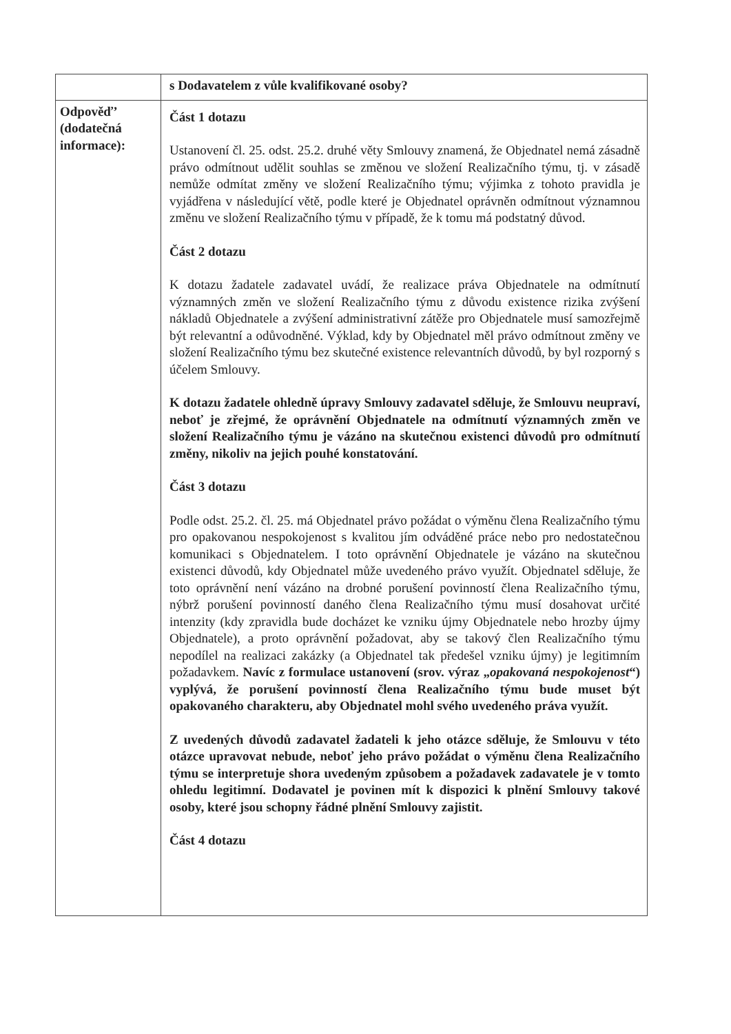| | s Dodavatelem z vůle kvalifikované osoby? |
| Odpověď’ (dodatečná informace): | Část 1 dotazu Ustanovení čl. 25. odst. 25.2. druhé věty Smlouvy znamená, že Objednatel nemá zásadně právo odmítnout udělit souhlas se změnou ve složení Realizačního týmu, tj. v zásadě nemůže odmítat změny ve složení Realizačního týmu; výjimka z tohoto pravidla je vyjádřena v následující větě, podle které je Objednatel oprávněn odmítnout významnou změnu ve složení Realizačního týmu v případě, že k tomu má podstatný důvod. Část 2 dotazu K dotazu žadatele zadavatel uvádí, že realizace práva Objednatele na odmítnutí významných změn ve složení Realizačního týmu z důvodu existence rizika zvýšení nákladů Objednatele a zvýšení administrativní zátěže pro Objednatele musí samozřejmě být relevantní a odůvodněné. Výklad, kdy by Objednatel měl právo odmítnout změny ve složení Realizačního týmu bez skutečné existence relevantních důvodů, by byl rozporný s účelem Smlouvy. K dotazu žadatele ohledně úpravy Smlouvy zadavatel sděluje, že Smlouvu neupraví, neboť je zřejmé, že oprávnění Objednatele na odmítnutí významných změn ve složení Realizačního týmu je vázáno na skutečnou existenci důvodů pro odmítnutí změny, nikoliv na jejich pouhé konstatování. Část 3 dotazu Podle odst. 25.2. čl. 25. má Objednatel právo požádat o výměnu člena Realizačního týmu pro opakovanou nespokojenost s kvalitou jím odváděné práce nebo pro nedostatečnou komunikaci s Objednatelem. I toto oprávnění Objednatele je vázáno na skutečnou existenci důvodů, kdy Objednatel může uvedeného právo využít. Objednatel sděluje, že toto oprávnění není vázáno na drobné porušení povinností člena Realizačního týmu, nýbrž porušení povinností daného člena Realizačního týmu musí dosahovat určité intenzity (kdy zpravidla bude docházet ke vzniku újmy Objednatele nebo hrozby újmy Objednatele), a proto oprávnění požadovat, aby se takový člen Realizačního týmu nepodílel na realizaci zakázky (a Objednatel tak předešel vzniku újmy) je legitimním požadavkem. Navíc z formulace ustanovení (srov. výraz „ opakovaná nespokojenost “) vyplývá, že porušení povinností člena Realizačního týmu bude muset být opakovaného charakteru, aby Objednatel mohl svého uvedeného práva využít. Z uvedených důvodů zadavatel žadateli k jeho otázce sděluje, že Smlouvu v této otázce upravovat nebude, neboť jeho právo požádat o výměnu člena Realizačního týmu se interpretuje shora uvedeným způsobem a požadavek zadavatele je v tomto ohledu legitimní. Dodavatel je povinen mít k dispozici k plnění Smlouvy takové osoby, které jsou schopny řádné plnění Smlouvy zajistit. Část 4 dotazu |